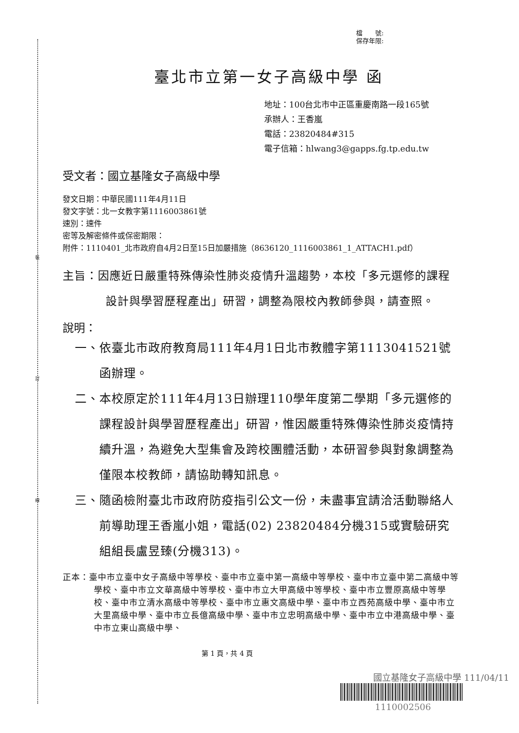裝
訂
線
檔　　號:
保存年限:
臺北市立第一女子高級中學 函
地址：100台北市中正區重慶南路一段165號
承辦人：王香嵐
電話：23820484#315
電子信箱：hlwang3@gapps.fg.tp.edu.tw
受文者：國立基隆女子高級中學
發文日期：中華民國111年4月11日
發文字號：北一女教字第1116003861號
速別：速件
密等及解密條件或保密期限：
附件：1110401_北市政府自4月2日至15日加嚴措施（8636120_1116003861_1_ATTACH1.pdf）
主旨：因應近日嚴重特殊傳染性肺炎疫情升溫趨勢，本校「多元選修的課程設計與學習歷程產出」研習，調整為限校內教師參與，請查照。
說明：
一、依臺北市政府教育局111年4月1日北市教體字第1113041521號函辦理。
二、本校原定於111年4月13日辦理110學年度第二學期「多元選修的課程設計與學習歷程產出」研習，惟因嚴重特殊傳染性肺炎疫情持續升溫，為避免大型集會及跨校團體活動，本研習參與對象調整為僅限本校教師，請協助轉知訊息。
三、隨函檢附臺北市政府防疫指引公文一份，未盡事宜請洽活動聯絡人前導助理王香嵐小姐，電話(02) 23820484分機315或實驗研究組組長盧昱臻(分機313)。
正本：臺中市立臺中女子高級中等學校、臺中市立臺中第一高級中等學校、臺中市立臺中第二高級中等學校、臺中市立文華高級中等學校、臺中市立大甲高級中等學校、臺中市立豐原高級中等學校、臺中市立清水高級中等學校、臺中市立惠文高級中學、臺中市立西苑高級中學、臺中市立大里高級中學、臺中市立長億高級中學、臺中市立忠明高級中學、臺中市立中港高級中學、臺中市立東山高級中學、
第 1 頁，共 4 頁
國立基隆女子高級中學 111/04/11
1110002506